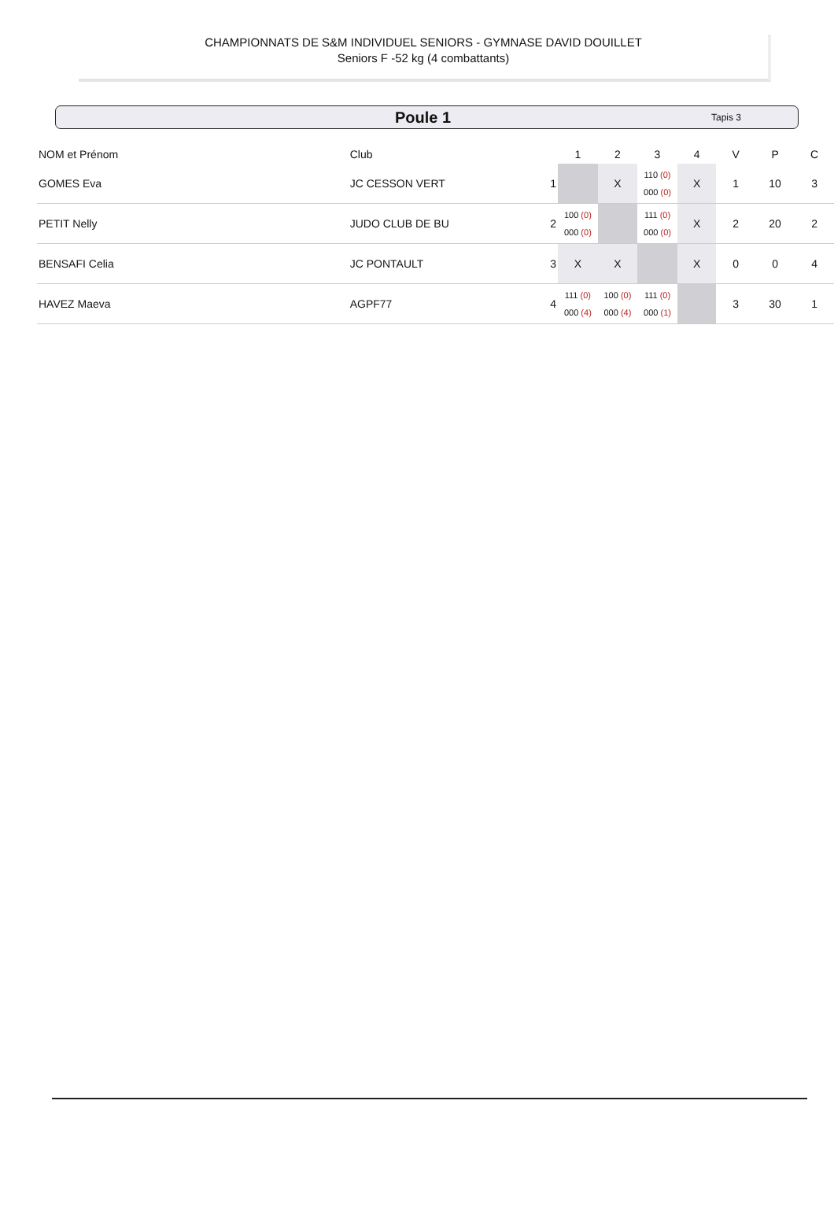CHAMPIONNATS DE S&M INDIVIDUEL SENIORS - GYMNASE DAVID DOUILLET
Seniors F -52 kg (4 combattants)
Poule 1 Tapis 3
| NOM et Prénom | Club | | 1 | 2 | 3 | 4 | V | P | C |
| --- | --- | --- | --- | --- | --- | --- | --- | --- | --- |
| GOMES Eva | JC CESSON VERT | 1 | | X | 110 (0) 000 (0) | X | 1 | 10 | 3 |
| PETIT Nelly | JUDO CLUB DE BU | 2 | 100 (0) 000 (0) | | 111 (0) 000 (0) | X | 2 | 20 | 2 |
| BENSAFI Celia | JC PONTAULT | 3 | X | X | | X | 0 | 0 | 4 |
| HAVEZ Maeva | AGPF77 | 4 | 111 (0) 000 (4) | 100 (0) 000 (4) | 111 (0) 000 (1) | | 3 | 30 | 1 |